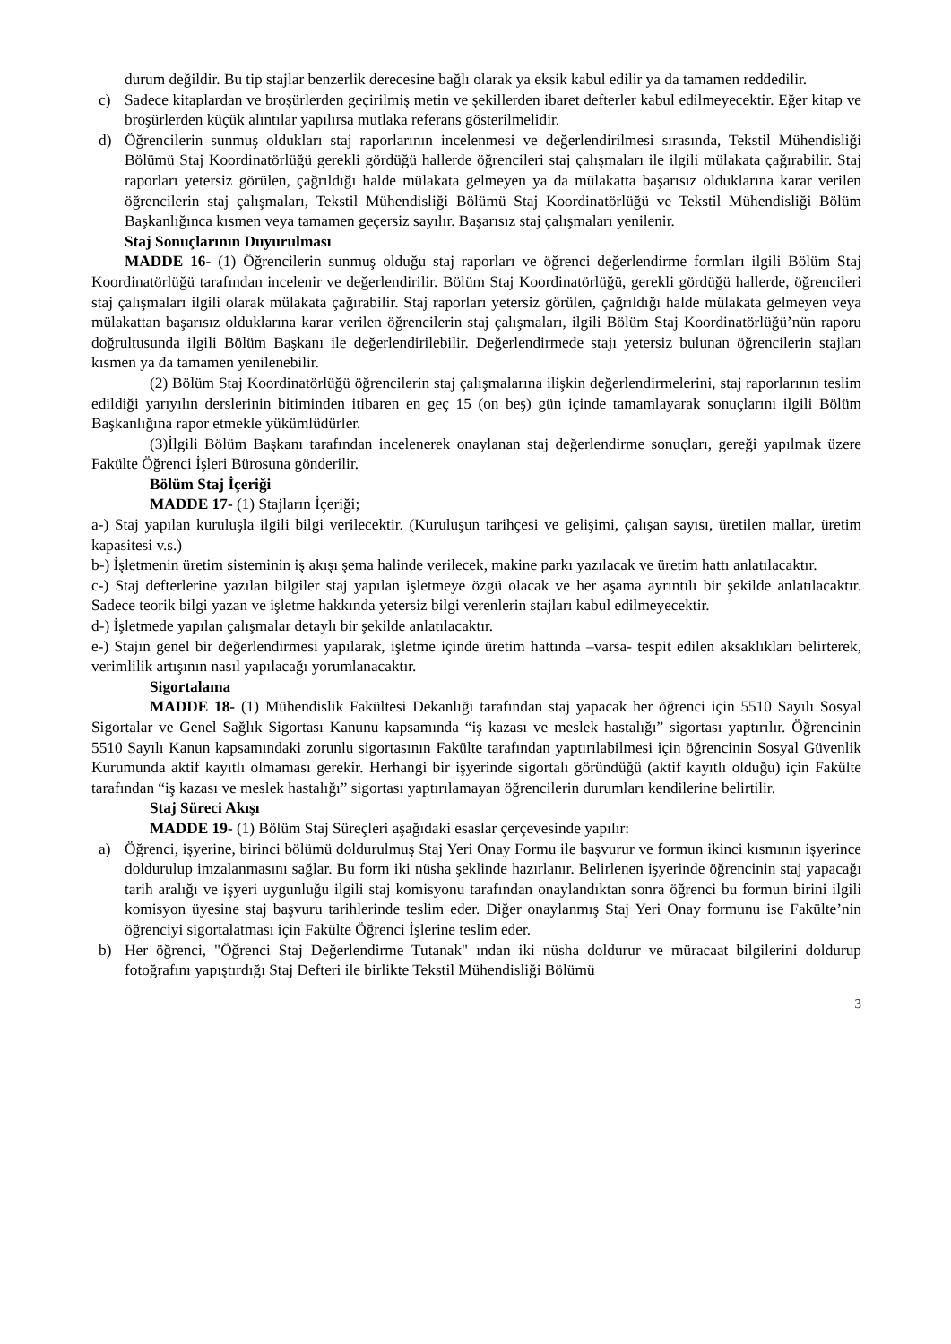durum değildir. Bu tip stajlar benzerlik derecesine bağlı olarak ya eksik kabul edilir ya da tamamen reddedilir.
c) Sadece kitaplardan ve broşürlerden geçirilmiş metin ve şekillerden ibaret defterler kabul edilmeyecektir. Eğer kitap ve broşürlerden küçük alıntılar yapılırsa mutlaka referans gösterilmelidir.
d) Öğrencilerin sunmuş oldukları staj raporlarının incelenmesi ve değerlendirilmesi sırasında, Tekstil Mühendisliği Bölümü Staj Koordinatörlüğü gerekli gördüğü hallerde öğrencileri staj çalışmaları ile ilgili mülakata çağırabilir. Staj raporları yetersiz görülen, çağrıldığı halde mülakata gelmeyen ya da mülakatta başarısız olduklarına karar verilen öğrencilerin staj çalışmaları, Tekstil Mühendisliği Bölümü Staj Koordinatörlüğü ve Tekstil Mühendisliği Bölüm Başkanlığınca kısmen veya tamamen geçersiz sayılır. Başarısız staj çalışmaları yenilenir.
Staj Sonuçlarının Duyurulması
MADDE 16- (1) Öğrencilerin sunmuş olduğu staj raporları ve öğrenci değerlendirme formları ilgili Bölüm Staj Koordinatörlüğü tarafından incelenir ve değerlendirilir. Bölüm Staj Koordinatörlüğü, gerekli gördüğü hallerde, öğrencileri staj çalışmaları ilgili olarak mülakata çağırabilir. Staj raporları yetersiz görülen, çağrıldığı halde mülakata gelmeyen veya mülakattan başarısız olduklarına karar verilen öğrencilerin staj çalışmaları, ilgili Bölüm Staj Koordinatörlüğü’nün raporu doğrultusunda ilgili Bölüm Başkanı ile değerlendirilebilir. Değerlendirmede stajı yetersiz bulunan öğrencilerin stajları kısmen ya da tamamen yenilenebilir.
(2) Bölüm Staj Koordinatörlüğü öğrencilerin staj çalışmalarına ilişkin değerlendirmelerini, staj raporlarının teslim edildiği yarıyılın derslerinin bitiminden itibaren en geç 15 (on beş) gün içinde tamamlayarak sonuçlarını ilgili Bölüm Başkanlığına rapor etmekle yükümlüdürler.
(3)İlgili Bölüm Başkanı tarafından incelenerek onaylanan staj değerlendirme sonuçları, gereği yapılmak üzere Fakülte Öğrenci İşleri Bürosuna gönderilir.
Bölüm Staj İçeriği
MADDE 17- (1) Stajların İçeriği;
a-) Staj yapılan kuruluşla ilgili bilgi verilecektir. (Kuruluşun tarihçesi ve gelişimi, çalışan sayısı, üretilen mallar, üretim kapasitesi v.s.)
b-) İşletmenin üretim sisteminin iş akışı şema halinde verilecek, makine parkı yazılacak ve üretim hattı anlatılacaktır.
c-) Staj defterlerine yazılan bilgiler staj yapılan işletmeye özgü olacak ve her aşama ayrıntılı bir şekilde anlatılacaktır. Sadece teorik bilgi yazan ve işletme hakkında yetersiz bilgi verenlerin stajları kabul edilmeyecektir.
d-) İşletmede yapılan çalışmalar detaylı bir şekilde anlatılacaktır.
e-) Stajın genel bir değerlendirmesi yapılarak, işletme içinde üretim hattında –varsa- tespit edilen aksaklıkları belirterek, verimlilik artışının nasıl yapılacağı yorumlanacaktır.
Sigortalama
MADDE 18- (1) Mühendislik Fakültesi Dekanlığı tarafından staj yapacak her öğrenci için 5510 Sayılı Sosyal Sigortalar ve Genel Sağlık Sigortası Kanunu kapsamında “iş kazası ve meslek hastalığı” sigortası yaptırılır. Öğrencinin 5510 Sayılı Kanun kapsamındaki zorunlu sigortasının Fakülte tarafından yaptırılabilmesi için öğrencinin Sosyal Güvenlik Kurumunda aktif kayıtlı olmaması gerekir. Herhangi bir işyerinde sigortalı göründüğü (aktif kayıtlı olduğu) için Fakülte tarafından “iş kazası ve meslek hastalığı” sigortası yaptırılamayan öğrencilerin durumları kendilerine belirtilir.
Staj Süreci Akışı
MADDE 19- (1) Bölüm Staj Süreçleri aşağıdaki esaslar çerçevesinde yapılır:
a) Öğrenci, işyerine, birinci bölümü doldurulmuş Staj Yeri Onay Formu ile başvurur ve formun ikinci kısmının işyerince doldurulup imzalanmasını sağlar. Bu form iki nüsha şeklinde hazırlanır. Belirlenen işyerinde öğrencinin staj yapacağı tarih aralığı ve işyeri uygunluğu ilgili staj komisyonu tarafından onaylandıktan sonra öğrenci bu formun birini ilgili komisyon üyesine staj başvuru tarihlerinde teslim eder. Diğer onaylanmış Staj Yeri Onay formunu ise Fakülte’nin öğrenciyi sigortalatması için Fakülte Öğrenci İşlerine teslim eder.
b) Her öğrenci, "Öğrenci Staj Değerlendirme Tutanak" ından iki nüsha doldurur ve müracaat bilgilerini doldurup fotoğrafını yapıştırdığı Staj Defteri ile birlikte Tekstil Mühendisliği Bölümü
3